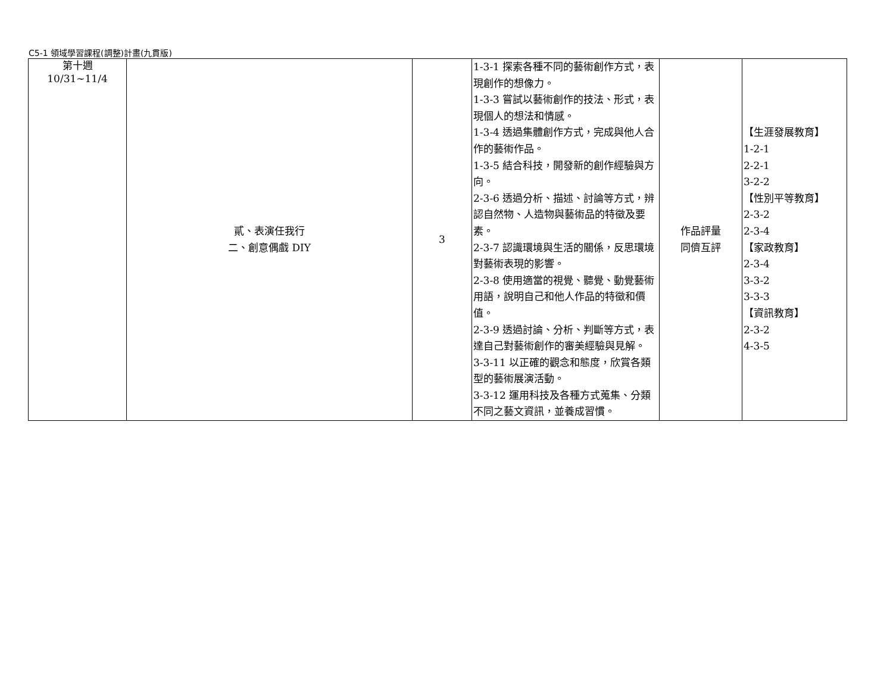C5-1 領域學習課程(調整)計畫(九貫版)
| 第十週 10/31~11/4 | 貳、表演任我行 二、創意偶戲 DIY | 3 | 1-3-1 探索各種不同的藝術創作方式，表現創作的想像力。 1-3-3 嘗試以藝術創作的技法、形式，表現個人的想法和情感。 1-3-4 透過集體創作方式，完成與他人合作的藝術作品。 1-3-5 結合科技，開發新的創作經驗與方向。 2-3-6 透過分析、描述、討論等方式，辨認自然物、人造物與藝術品的特徵及要素。 2-3-7 認識環境與生活的關係，反思環境對藝術表現的影響。 2-3-8 使用適當的視覺、聽覺、動覺藝術用語，說明自己和他人作品的特徵和價值。 2-3-9 透過討論、分析、判斷等方式，表達自己對藝術創作的審美經驗與見解。 3-3-11 以正確的觀念和態度，欣賞各類型的藝術展演活動。 3-3-12 運用科技及各種方式蒐集、分類不同之藝文資訊，並養成習慣。 | 作品評量 同儕互評 | 【生涯發展教育】 1-2-1 2-2-1 3-2-2 【性別平等教育】 2-3-2 2-3-4 【家政教育】 2-3-4 3-3-2 3-3-3 【資訊教育】 2-3-2 4-3-5 |